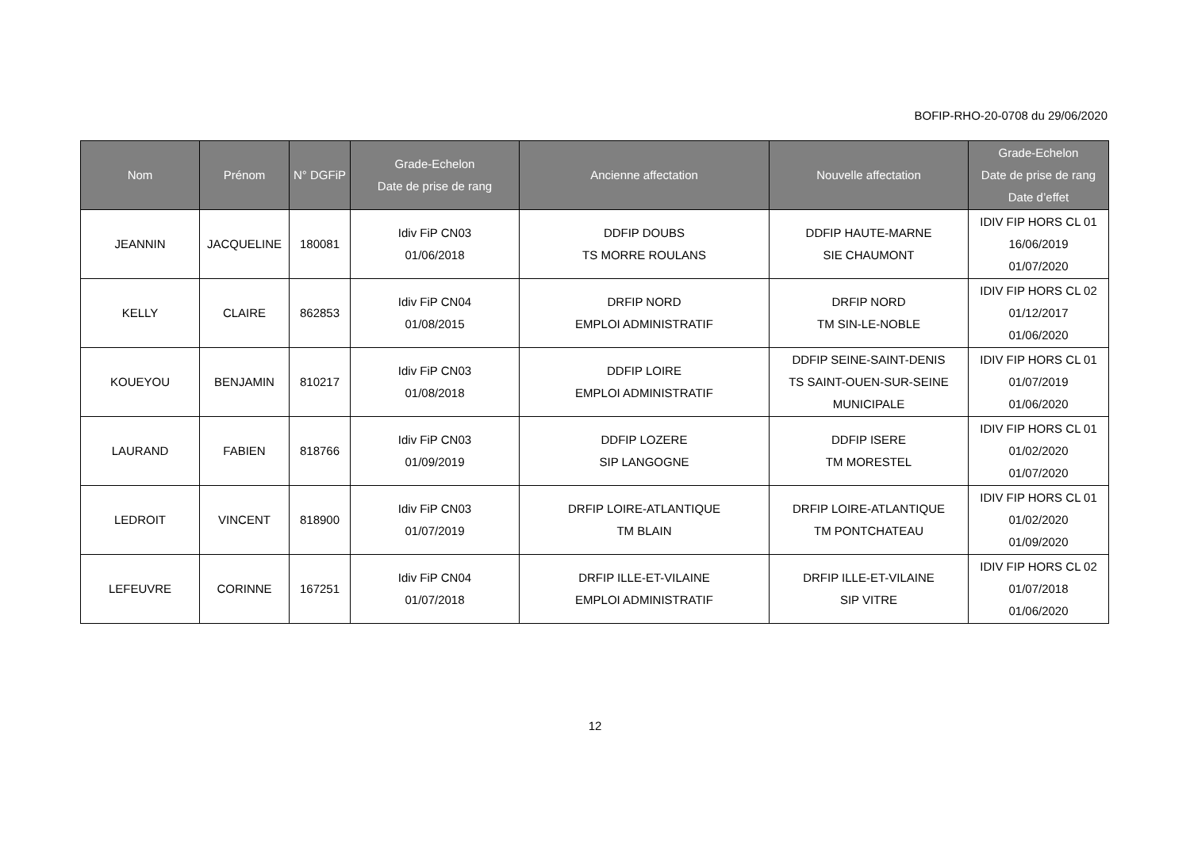BOFIP-RHO-20-0708 du 29/06/2020
| Nom | Prénom | N° DGFiP | Grade-Echelon Date de prise de rang | Ancienne affectation | Nouvelle affectation | Grade-Echelon Date de prise de rang Date d’effet |
| --- | --- | --- | --- | --- | --- | --- |
| JEANNIN | JACQUELINE | 180081 | Idiv FiP CN03 01/06/2018 | DDFIP DOUBS TS MORRE ROULANS | DDFIP HAUTE-MARNE SIE CHAUMONT | IDIV FIP HORS CL 01 16/06/2019 01/07/2020 |
| KELLY | CLAIRE | 862853 | Idiv FiP CN04 01/08/2015 | DRFIP NORD EMPLOI ADMINISTRATIF | DRFIP NORD TM SIN-LE-NOBLE | IDIV FIP HORS CL 02 01/12/2017 01/06/2020 |
| KOUEYOU | BENJAMIN | 810217 | Idiv FiP CN03 01/08/2018 | DDFIP LOIRE EMPLOI ADMINISTRATIF | DDFIP SEINE-SAINT-DENIS TS SAINT-OUEN-SUR-SEINE MUNICIPALE | IDIV FIP HORS CL 01 01/07/2019 01/06/2020 |
| LAURAND | FABIEN | 818766 | Idiv FiP CN03 01/09/2019 | DDFIP LOZERE SIP LANGOGNE | DDFIP ISERE TM MORESTEL | IDIV FIP HORS CL 01 01/02/2020 01/07/2020 |
| LEDROIT | VINCENT | 818900 | Idiv FiP CN03 01/07/2019 | DRFIP LOIRE-ATLANTIQUE TM BLAIN | DRFIP LOIRE-ATLANTIQUE TM PONTCHATEAU | IDIV FIP HORS CL 01 01/02/2020 01/09/2020 |
| LEFEUVRE | CORINNE | 167251 | Idiv FiP CN04 01/07/2018 | DRFIP ILLE-ET-VILAINE EMPLOI ADMINISTRATIF | DRFIP ILLE-ET-VILAINE SIP VITRE | IDIV FIP HORS CL 02 01/07/2018 01/06/2020 |
12